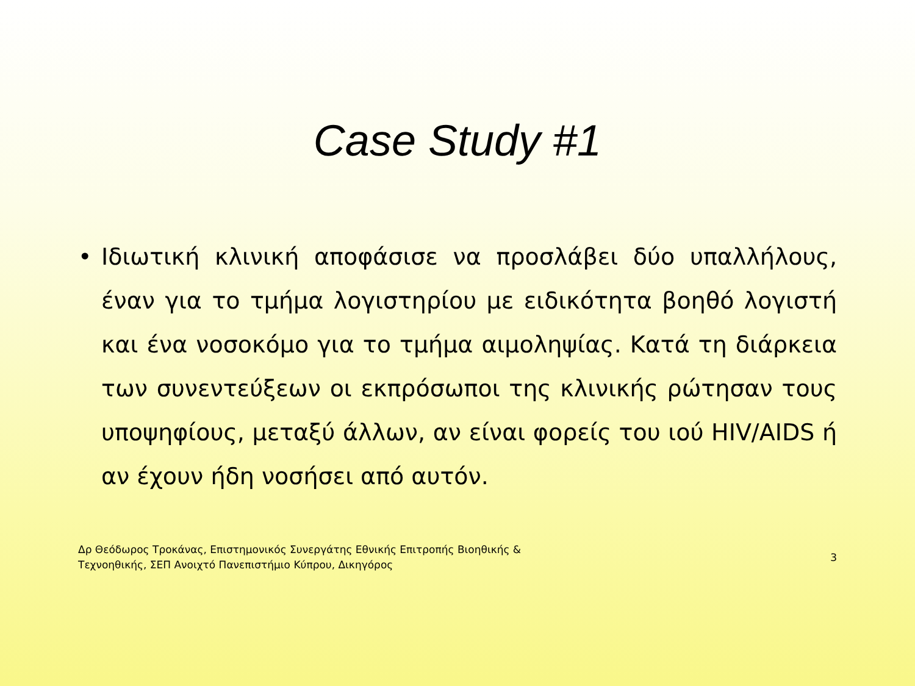Case Study #1
• Ιδιωτική κλινική αποφάσισε να προσλάβει δύο υπαλλήλους, έναν για το τμήμα λογιστηρίου με ειδικότητα βοηθό λογιστή και ένα νοσοκόμο για το τμήμα αιμοληψίας. Κατά τη διάρκεια των συνεντεύξεων οι εκπρόσωποι της κλινικής ρώτησαν τους υποψηφίους, μεταξύ άλλων, αν είναι φορείς του ιού HIV/AIDS ή αν έχουν ήδη νοσήσει από αυτόν.
Δρ Θεόδωρος Τροκάνας, Επιστημονικός Συνεργάτης Εθνικής Επιτροπής Βιοηθικής &
Τεχνοηθικής, ΣΕΠ Ανοιχτό Πανεπιστήμιο Κύπρου, Δικηγόρος
3